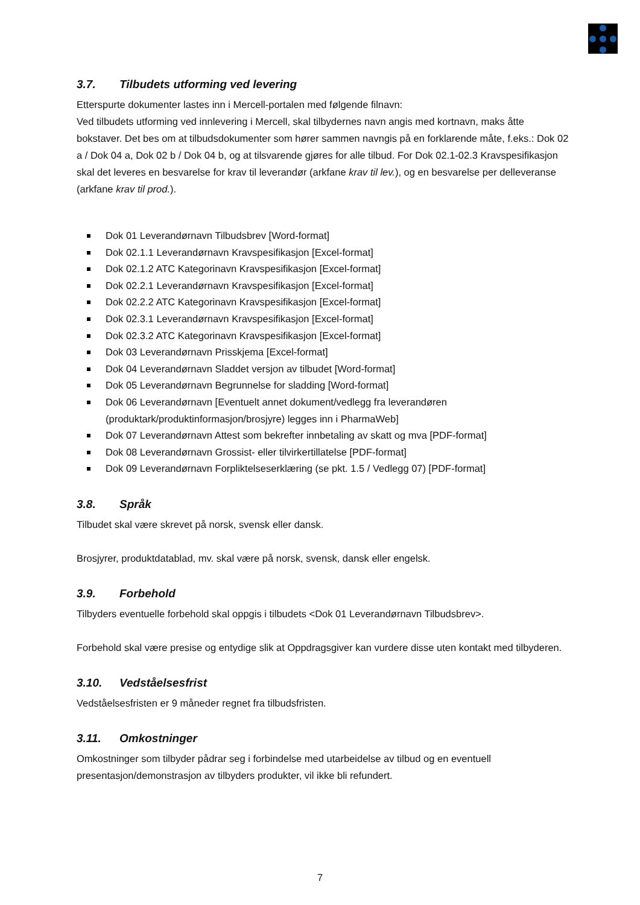3.7. Tilbudets utforming ved levering
Etterspurte dokumenter lastes inn i Mercell-portalen med følgende filnavn:
Ved tilbudets utforming ved innlevering i Mercell, skal tilbydernes navn angis med kortnavn, maks åtte bokstaver. Det bes om at tilbudsdokumenter som hører sammen navngis på en forklarende måte, f.eks.: Dok 02 a / Dok 04 a, Dok 02 b / Dok 04 b, og at tilsvarende gjøres for alle tilbud. For Dok 02.1-02.3 Kravspesifikasjon skal det leveres en besvarelse for krav til leverandør (arkfane krav til lev.), og en besvarelse per delleveranse (arkfane krav til prod.).
Dok 01 Leverandørnavn Tilbudsbrev [Word-format]
Dok 02.1.1 Leverandørnavn Kravspesifikasjon [Excel-format]
Dok 02.1.2 ATC Kategorinavn Kravspesifikasjon [Excel-format]
Dok 02.2.1 Leverandørnavn Kravspesifikasjon [Excel-format]
Dok 02.2.2 ATC Kategorinavn Kravspesifikasjon [Excel-format]
Dok 02.3.1 Leverandørnavn Kravspesifikasjon [Excel-format]
Dok 02.3.2 ATC Kategorinavn Kravspesifikasjon [Excel-format]
Dok 03 Leverandørnavn Prisskjema [Excel-format]
Dok 04 Leverandørnavn Sladdet versjon av tilbudet [Word-format]
Dok 05 Leverandørnavn Begrunnelse for sladding [Word-format]
Dok 06 Leverandørnavn [Eventuelt annet dokument/vedlegg fra leverandøren (produktark/produktinformasjon/brosjyre) legges inn i PharmaWeb]
Dok 07 Leverandørnavn Attest som bekrefter innbetaling av skatt og mva [PDF-format]
Dok 08 Leverandørnavn Grossist- eller tilvirkertillatelse [PDF-format]
Dok 09 Leverandørnavn Forpliktelseserklæring (se pkt. 1.5 / Vedlegg 07) [PDF-format]
3.8. Språk
Tilbudet skal være skrevet på norsk, svensk eller dansk.
Brosjyrer, produktdatablad, mv. skal være på norsk, svensk, dansk eller engelsk.
3.9. Forbehold
Tilbyders eventuelle forbehold skal oppgis i tilbudets <Dok 01 Leverandørnavn Tilbudsbrev>.
Forbehold skal være presise og entydige slik at Oppdragsgiver kan vurdere disse uten kontakt med tilbyderen.
3.10. Vedståelsesfrist
Vedståelsesfristen er 9 måneder regnet fra tilbudsfristen.
3.11. Omkostninger
Omkostninger som tilbyder pådrar seg i forbindelse med utarbeidelse av tilbud og en eventuell presentasjon/demonstrasjon av tilbyders produkter, vil ikke bli refundert.
7